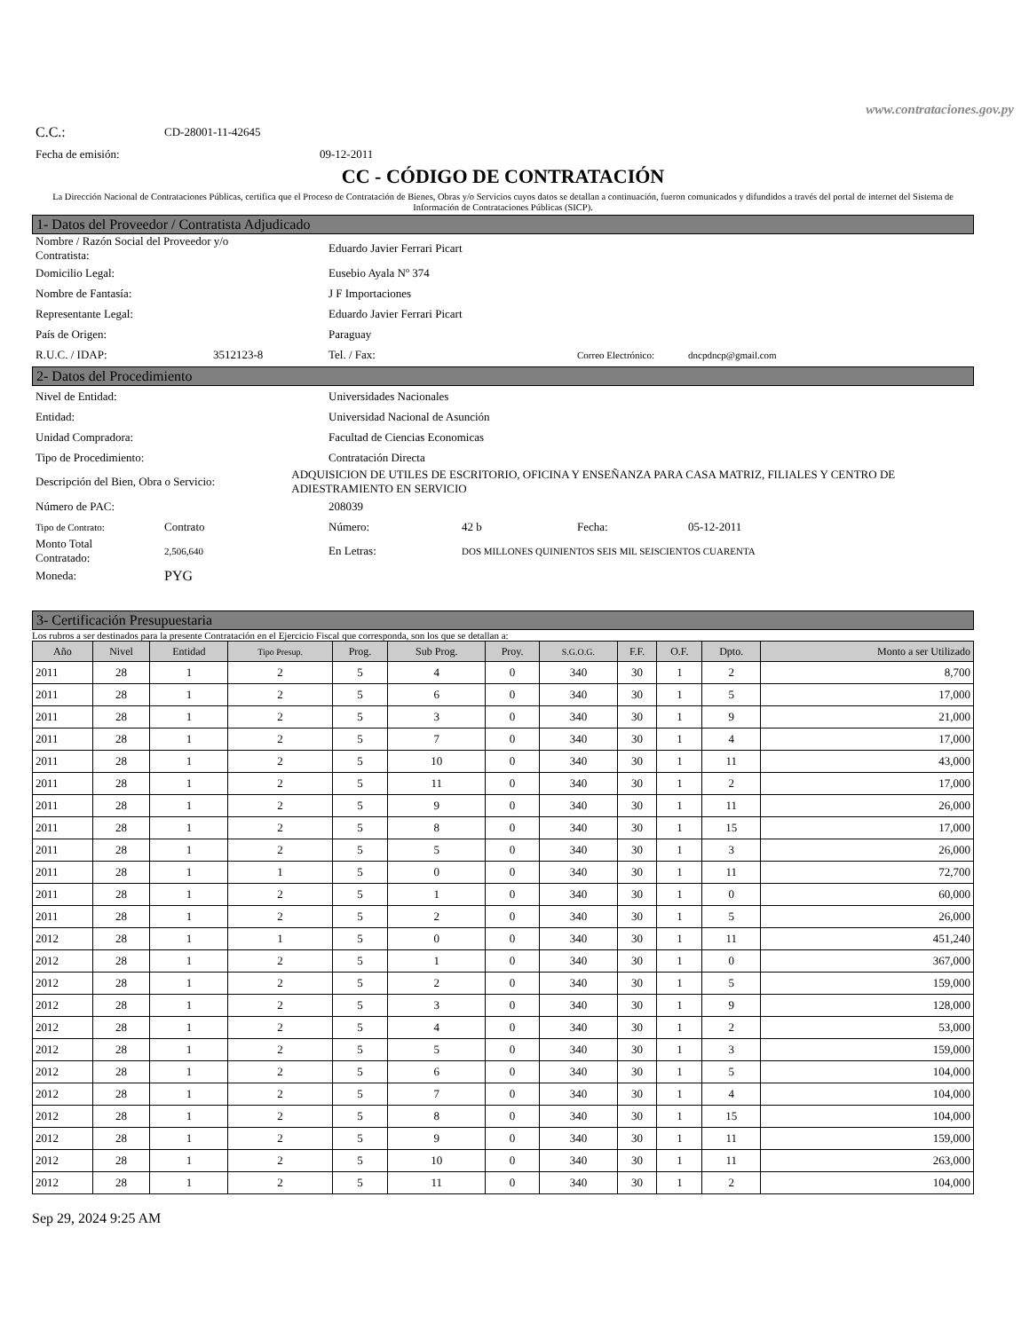www.contrataciones.gov.py
C.C.: CD-28001-11-42645
Fecha de emisión: 09-12-2011
CC - CÓDIGO DE CONTRATACIÓN
La Dirección Nacional de Contrataciones Públicas, certifica que el Proceso de Contratación de Bienes, Obras y/o Servicios cuyos datos se detallan a continuación, fueron comunicados y difundidos a través del portal de internet del Sistema de Información de Contrataciones Públicas (SICP).
1- Datos del Proveedor / Contratista Adjudicado
Nombre / Razón Social del Proveedor y/o
Contratista: Eduardo Javier Ferrari Picart
Domicilio Legal: Eusebio Ayala Nº 374
Nombre de Fantasía: J F Importaciones
Representante Legal: Eduardo Javier Ferrari Picart
País de Origen: Paraguay
R.U.C. / IDAP: 3512123-8 Tel. / Fax: Correo Electrónico: dncpdncp@gmail.com
2- Datos del Procedimiento
Nivel de Entidad: Universidades Nacionales
Entidad: Universidad Nacional de Asunción
Unidad Compradora: Facultad de Ciencias Economicas
Tipo de Procedimiento: Contratación Directa
Descripción del Bien, Obra o Servicio: ADQUISICION DE UTILES DE ESCRITORIO, OFICINA Y ENSEÑANZA PARA CASA MATRIZ, FILIALES Y CENTRO DE ADIESTRAMIENTO EN SERVICIO
Número de PAC: 208039
Tipo de Contrato: Contrato Número: 42 b Fecha: 05-12-2011
Monto Total
Contratado: 2,506,640 En Letras: DOS MILLONES QUINIENTOS SEIS MIL SEISCIENTOS CUARENTA
Moneda: PYG
3- Certificación Presupuestaria
Los rubros a ser destinados para la presente Contratación en el Ejercicio Fiscal que corresponda, son los que se detallan a:
| Año | Nivel | Entidad | Tipo Presup. | Prog. | Sub Prog. | Proy. | S.G.O.G. | F.F. | O.F. | Dpto. | Monto a ser Utilizado |
| --- | --- | --- | --- | --- | --- | --- | --- | --- | --- | --- | --- |
| 2011 | 28 | 1 | 2 | 5 | 4 | 0 | 340 | 30 | 1 | 2 | 8,700 |
| 2011 | 28 | 1 | 2 | 5 | 6 | 0 | 340 | 30 | 1 | 5 | 17,000 |
| 2011 | 28 | 1 | 2 | 5 | 3 | 0 | 340 | 30 | 1 | 9 | 21,000 |
| 2011 | 28 | 1 | 2 | 5 | 7 | 0 | 340 | 30 | 1 | 4 | 17,000 |
| 2011 | 28 | 1 | 2 | 5 | 10 | 0 | 340 | 30 | 1 | 11 | 43,000 |
| 2011 | 28 | 1 | 2 | 5 | 11 | 0 | 340 | 30 | 1 | 2 | 17,000 |
| 2011 | 28 | 1 | 2 | 5 | 9 | 0 | 340 | 30 | 1 | 11 | 26,000 |
| 2011 | 28 | 1 | 2 | 5 | 8 | 0 | 340 | 30 | 1 | 15 | 17,000 |
| 2011 | 28 | 1 | 2 | 5 | 5 | 0 | 340 | 30 | 1 | 3 | 26,000 |
| 2011 | 28 | 1 | 1 | 5 | 0 | 0 | 340 | 30 | 1 | 11 | 72,700 |
| 2011 | 28 | 1 | 2 | 5 | 1 | 0 | 340 | 30 | 1 | 0 | 60,000 |
| 2011 | 28 | 1 | 2 | 5 | 2 | 0 | 340 | 30 | 1 | 5 | 26,000 |
| 2012 | 28 | 1 | 1 | 5 | 0 | 0 | 340 | 30 | 1 | 11 | 451,240 |
| 2012 | 28 | 1 | 2 | 5 | 1 | 0 | 340 | 30 | 1 | 0 | 367,000 |
| 2012 | 28 | 1 | 2 | 5 | 2 | 0 | 340 | 30 | 1 | 5 | 159,000 |
| 2012 | 28 | 1 | 2 | 5 | 3 | 0 | 340 | 30 | 1 | 9 | 128,000 |
| 2012 | 28 | 1 | 2 | 5 | 4 | 0 | 340 | 30 | 1 | 2 | 53,000 |
| 2012 | 28 | 1 | 2 | 5 | 5 | 0 | 340 | 30 | 1 | 3 | 159,000 |
| 2012 | 28 | 1 | 2 | 5 | 6 | 0 | 340 | 30 | 1 | 5 | 104,000 |
| 2012 | 28 | 1 | 2 | 5 | 7 | 0 | 340 | 30 | 1 | 4 | 104,000 |
| 2012 | 28 | 1 | 2 | 5 | 8 | 0 | 340 | 30 | 1 | 15 | 104,000 |
| 2012 | 28 | 1 | 2 | 5 | 9 | 0 | 340 | 30 | 1 | 11 | 159,000 |
| 2012 | 28 | 1 | 2 | 5 | 10 | 0 | 340 | 30 | 1 | 11 | 263,000 |
| 2012 | 28 | 1 | 2 | 5 | 11 | 0 | 340 | 30 | 1 | 2 | 104,000 |
Sep 29, 2024 9:25 AM